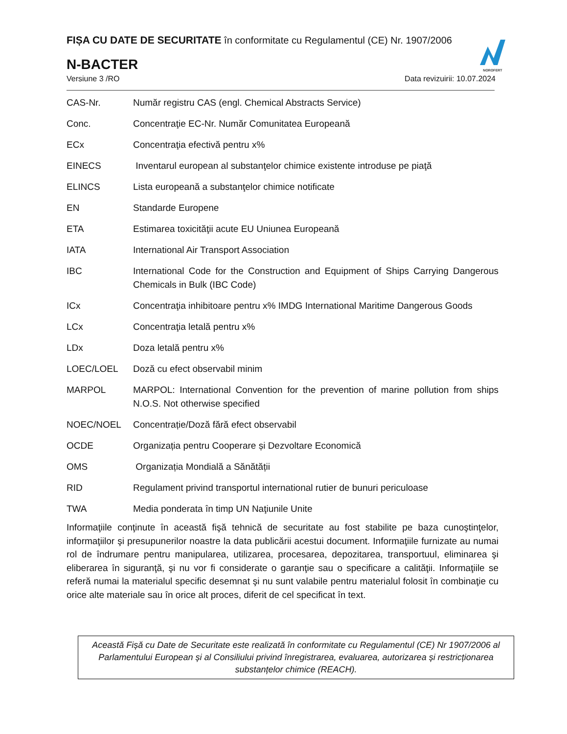NOROFERT
FIȘA CU DATE DE SECURITATE în conformitate cu Regulamentul (CE) Nr. 1907/2006
N-BACTER
Versiune 3 /RO Data revizuirii: 10.07.2024
| CAS-Nr. | Număr registru CAS (engl. Chemical Abstracts Service) |
| Conc. | Concentraţie EC-Nr. Număr Comunitatea Europeană |
| ECx | Concentraţia efectivă pentru x% |
| EINECS | Inventarul european al substanţelor chimice existente introduse pe piaţă |
| ELINCS | Lista europeană a substanţelor chimice notificate |
| EN | Standarde Europene |
| ETA | Estimarea toxicităţii acute EU Uniunea Europeană |
| IATA | International Air Transport Association |
| IBC | International Code for the Construction and Equipment of Ships Carrying Dangerous Chemicals in Bulk (IBC Code) |
| ICx | Concentraţia inhibitoare pentru x% IMDG International Maritime Dangerous Goods |
| LCx | Concentraţia letală pentru x% |
| LDx | Doza letală pentru x% |
| LOEC/LOEL | Doză cu efect observabil minim |
| MARPOL | MARPOL: International Convention for the prevention of marine pollution from ships N.O.S. Not otherwise specified |
| NOEC/NOEL | Concentrație/Doză fără efect observabil |
| OCDE | Organizația pentru Cooperare și Dezvoltare Economică |
| OMS | Organizația Mondială a Sănătății |
| RID | Regulament privind transportul international rutier de bunuri periculoase |
| TWA | Media ponderata în timp UN Naţiunile Unite |
Informaţiile conţinute în această fişă tehnică de securitate au fost stabilite pe baza cunoştinţelor, informaţiilor şi presupunerilor noastre la data publicării acestui document. Informaţiile furnizate au numai rol de îndrumare pentru manipularea, utilizarea, procesarea, depozitarea, transportuul, eliminarea şi eliberarea în siguranţă, şi nu vor fi considerate o garanţie sau o specificare a calităţii. Informaţiile se referă numai la materialul specific desemnat şi nu sunt valabile pentru materialul folosit în combinaţie cu orice alte materiale sau în orice alt proces, diferit de cel specificat în text.
Această Fișă cu Date de Securitate este realizată în conformitate cu Regulamentul (CE) Nr 1907/2006 al Parlamentului European și al Consiliului privind înregistrarea, evaluarea, autorizarea și restricționarea substanțelor chimice (REACH).